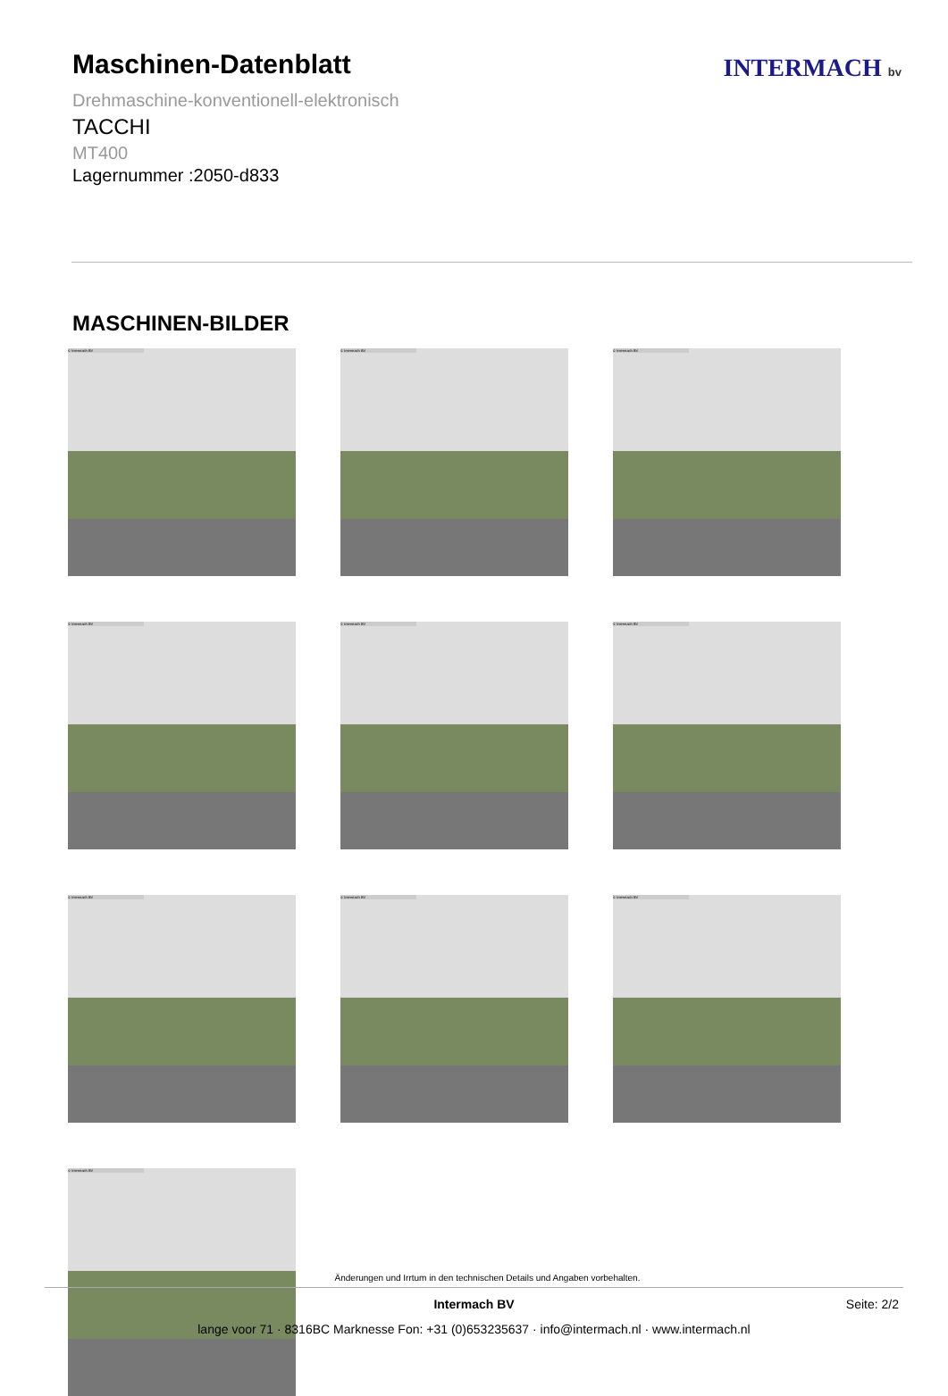Maschinen-Datenblatt
Drehmaschine-konventionell-elektronisch
TACCHI
MT400
Lagernummer :2050-d833
INTERMACH bv
MASCHINEN-BILDER
© Intermach BV
© Intermach BV
© Intermach BV
© Intermach BV
© Intermach BV
© Intermach BV
© Intermach BV
© Intermach BV
© Intermach BV
© Intermach BV
Änderungen und Irrtum in den technischen Details und Angaben vorbehalten.
Intermach BV Seite: 2/2
lange voor 71 · 8316BC Marknesse Fon: +31 (0)653235637 · info@intermach.nl · www.intermach.nl